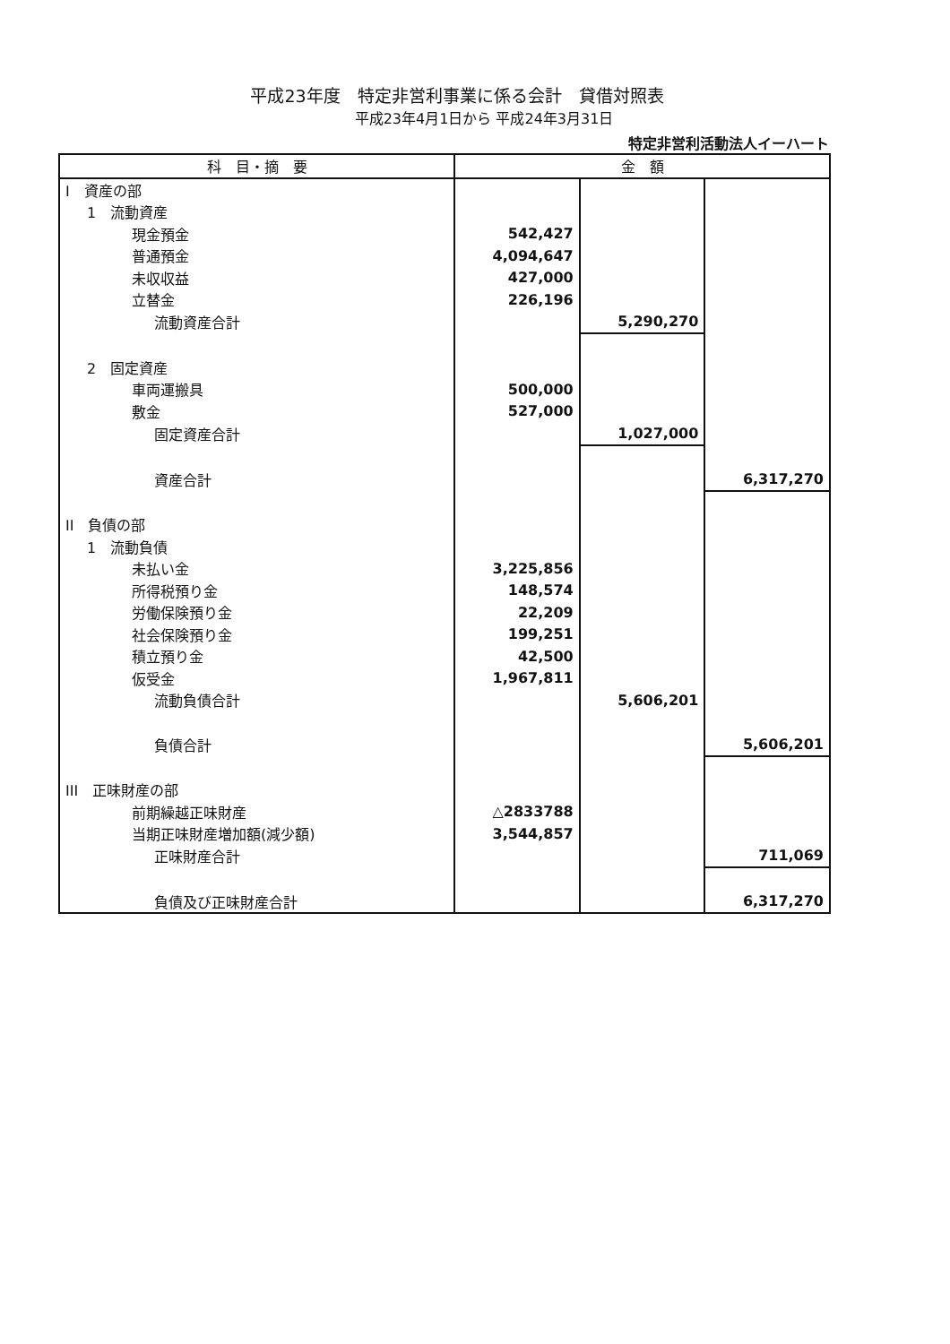平成23年度　特定非営利事業に係る会計　貸借対照表
平成23年4月1日から 平成24年3月31日
特定非営利活動法人イーハート
| 科 目・摘 要 | 金 額 | | |
| --- | --- | --- | --- |
| I 資産の部 | | | |
| 1 流動資産 | | | |
| 現金預金 | 542,427 | | |
| 普通預金 | 4,094,647 | | |
| 未収収益 | 427,000 | | |
| 立替金 | 226,196 | | |
| 流動資産合計 | | 5,290,270 | |
| 2 固定資産 | | | |
| 車両運搬具 | 500,000 | | |
| 敷金 | 527,000 | | |
| 固定資産合計 | | 1,027,000 | |
| 資産合計 | | | 6,317,270 |
| II 負債の部 | | | |
| 1 流動負債 | | | |
| 未払い金 | 3,225,856 | | |
| 所得税預り金 | 148,574 | | |
| 労働保険預り金 | 22,209 | | |
| 社会保険預り金 | 199,251 | | |
| 積立預り金 | 42,500 | | |
| 仮受金 | 1,967,811 | | |
| 流動負債合計 | | 5,606,201 | |
| 負債合計 | | | 5,606,201 |
| III 正味財産の部 | | | |
| 前期繰越正味財産 | △2833788 | | |
| 当期正味財産増加額(減少額) | 3,544,857 | | |
| 正味財産合計 | | | 711,069 |
| 負債及び正味財産合計 | | | 6,317,270 |